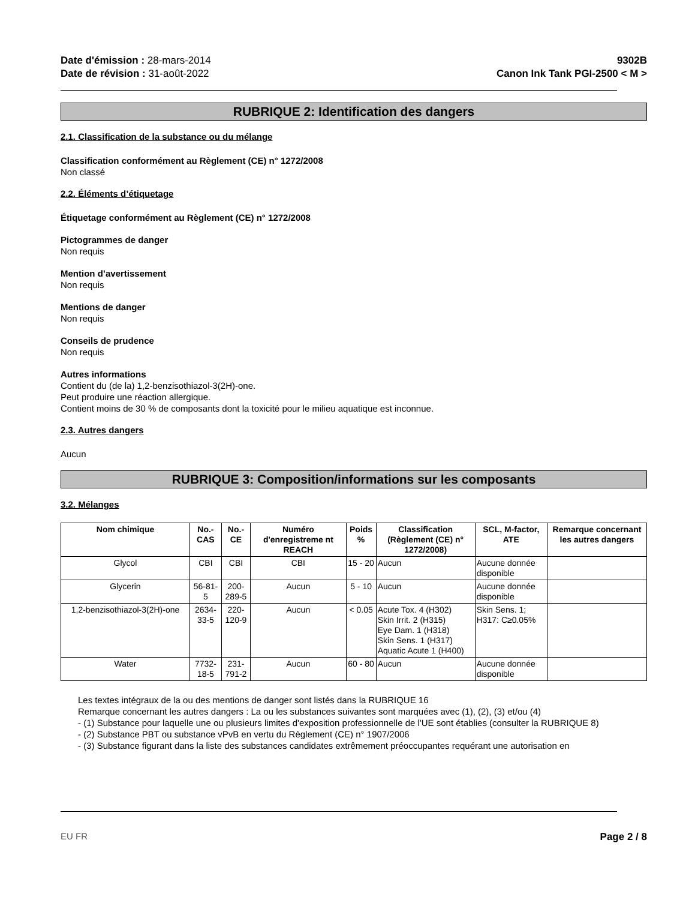Date d'émission : 28-mars-2014
Date de révision : 31-août-2022
9302B
Canon Ink Tank PGI-2500 < M >
RUBRIQUE 2: Identification des dangers
2.1. Classification de la substance ou du mélange
Classification conformément au Règlement (CE) n° 1272/2008
Non classé
2.2. Éléments d’étiquetage
Étiquetage conformément au Règlement (CE) n° 1272/2008
Pictogrammes de danger
Non requis
Mention d’avertissement
Non requis
Mentions de danger
Non requis
Conseils de prudence
Non requis
Autres informations
Contient du (de la) 1,2-benzisothiazol-3(2H)-one.
Peut produire une réaction allergique.
Contient moins de 30 % de composants dont la toxicité pour le milieu aquatique est inconnue.
2.3. Autres dangers
Aucun
RUBRIQUE 3: Composition/informations sur les composants
3.2. Mélanges
| Nom chimique | No.-CAS | No.-CE | Numéro d'enregistreme nt REACH | Poids % | Classification (Règlement (CE) n° 1272/2008) | SCL, M-factor, ATE | Remarque concernant les autres dangers |
| --- | --- | --- | --- | --- | --- | --- | --- |
| Glycol | CBI | CBI | CBI | 15 - 20 | Aucun | Aucune donnée disponible | |
| Glycerin | 56-81-5 | 200-289-5 | Aucun | 5 - 10 | Aucun | Aucune donnée disponible | |
| 1,2-benzisothiazol-3(2H)-one | 2634-33-5 | 220-120-9 | Aucun | < 0.05 | Acute Tox. 4 (H302) Skin Irrit. 2 (H315) Eye Dam. 1 (H318) Skin Sens. 1 (H317) Aquatic Acute 1 (H400) | Skin Sens. 1; H317: C≥0.05% | |
| Water | 7732-18-5 | 231-791-2 | Aucun | 60 - 80 | Aucun | Aucune donnée disponible | |
Les textes intégraux de la ou des mentions de danger sont listés dans la RUBRIQUE 16
Remarque concernant les autres dangers : La ou les substances suivantes sont marquées avec (1), (2), (3) et/ou (4)
- (1) Substance pour laquelle une ou plusieurs limites d'exposition professionnelle de l'UE sont établies (consulter la RUBRIQUE 8)
- (2) Substance PBT ou substance vPvB en vertu du Règlement (CE) n° 1907/2006
- (3) Substance figurant dans la liste des substances candidates extrêmement préoccupantes requérant une autorisation en
EU FR Page 2 / 8